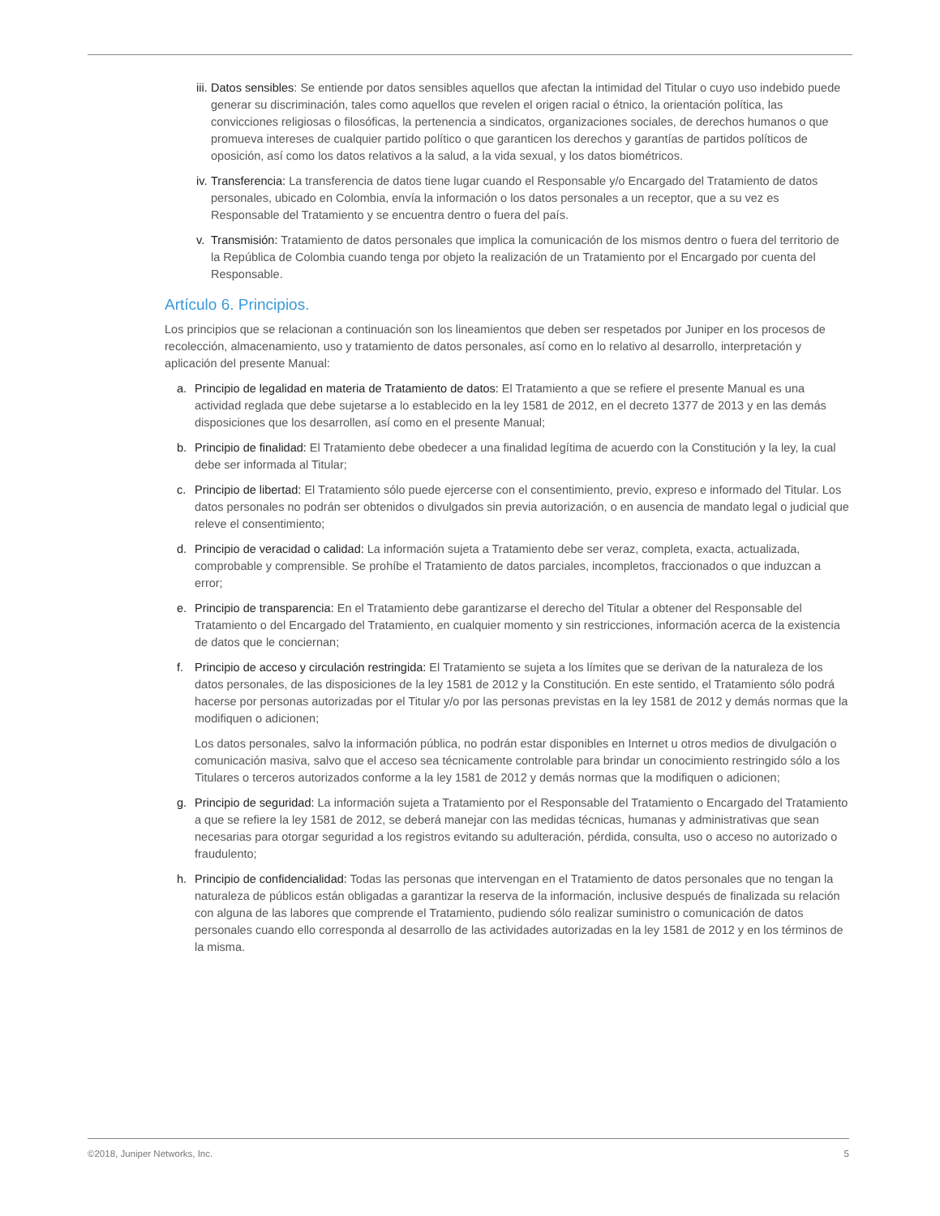iii. Datos sensibles: Se entiende por datos sensibles aquellos que afectan la intimidad del Titular o cuyo uso indebido puede generar su discriminación, tales como aquellos que revelen el origen racial o étnico, la orientación política, las convicciones religiosas o filosóficas, la pertenencia a sindicatos, organizaciones sociales, de derechos humanos o que promueva intereses de cualquier partido político o que garanticen los derechos y garantías de partidos políticos de oposición, así como los datos relativos a la salud, a la vida sexual, y los datos biométricos.
iv. Transferencia: La transferencia de datos tiene lugar cuando el Responsable y/o Encargado del Tratamiento de datos personales, ubicado en Colombia, envía la información o los datos personales a un receptor, que a su vez es Responsable del Tratamiento y se encuentra dentro o fuera del país.
v. Transmisión: Tratamiento de datos personales que implica la comunicación de los mismos dentro o fuera del territorio de la República de Colombia cuando tenga por objeto la realización de un Tratamiento por el Encargado por cuenta del Responsable.
Artículo 6. Principios.
Los principios que se relacionan a continuación son los lineamientos que deben ser respetados por Juniper en los procesos de recolección, almacenamiento, uso y tratamiento de datos personales, así como en lo relativo al desarrollo, interpretación y aplicación del presente Manual:
a. Principio de legalidad en materia de Tratamiento de datos: El Tratamiento a que se refiere el presente Manual es una actividad reglada que debe sujetarse a lo establecido en la ley 1581 de 2012, en el decreto 1377 de 2013 y en las demás disposiciones que los desarrollen, así como en el presente Manual;
b. Principio de finalidad: El Tratamiento debe obedecer a una finalidad legítima de acuerdo con la Constitución y la ley, la cual debe ser informada al Titular;
c. Principio de libertad: El Tratamiento sólo puede ejercerse con el consentimiento, previo, expreso e informado del Titular. Los datos personales no podrán ser obtenidos o divulgados sin previa autorización, o en ausencia de mandato legal o judicial que releve el consentimiento;
d. Principio de veracidad o calidad: La información sujeta a Tratamiento debe ser veraz, completa, exacta, actualizada, comprobable y comprensible. Se prohíbe el Tratamiento de datos parciales, incompletos, fraccionados o que induzcan a error;
e. Principio de transparencia: En el Tratamiento debe garantizarse el derecho del Titular a obtener del Responsable del Tratamiento o del Encargado del Tratamiento, en cualquier momento y sin restricciones, información acerca de la existencia de datos que le conciernan;
f. Principio de acceso y circulación restringida: El Tratamiento se sujeta a los límites que se derivan de la naturaleza de los datos personales, de las disposiciones de la ley 1581 de 2012 y la Constitución. En este sentido, el Tratamiento sólo podrá hacerse por personas autorizadas por el Titular y/o por las personas previstas en la ley 1581 de 2012 y demás normas que la modifiquen o adicionen;
Los datos personales, salvo la información pública, no podrán estar disponibles en Internet u otros medios de divulgación o comunicación masiva, salvo que el acceso sea técnicamente controlable para brindar un conocimiento restringido sólo a los Titulares o terceros autorizados conforme a la ley 1581 de 2012 y demás normas que la modifiquen o adicionen;
g. Principio de seguridad: La información sujeta a Tratamiento por el Responsable del Tratamiento o Encargado del Tratamiento a que se refiere la ley 1581 de 2012, se deberá manejar con las medidas técnicas, humanas y administrativas que sean necesarias para otorgar seguridad a los registros evitando su adulteración, pérdida, consulta, uso o acceso no autorizado o fraudulento;
h. Principio de confidencialidad: Todas las personas que intervengan en el Tratamiento de datos personales que no tengan la naturaleza de públicos están obligadas a garantizar la reserva de la información, inclusive después de finalizada su relación con alguna de las labores que comprende el Tratamiento, pudiendo sólo realizar suministro o comunicación de datos personales cuando ello corresponda al desarrollo de las actividades autorizadas en la ley 1581 de 2012 y en los términos de la misma.
©2018, Juniper Networks, Inc. 5